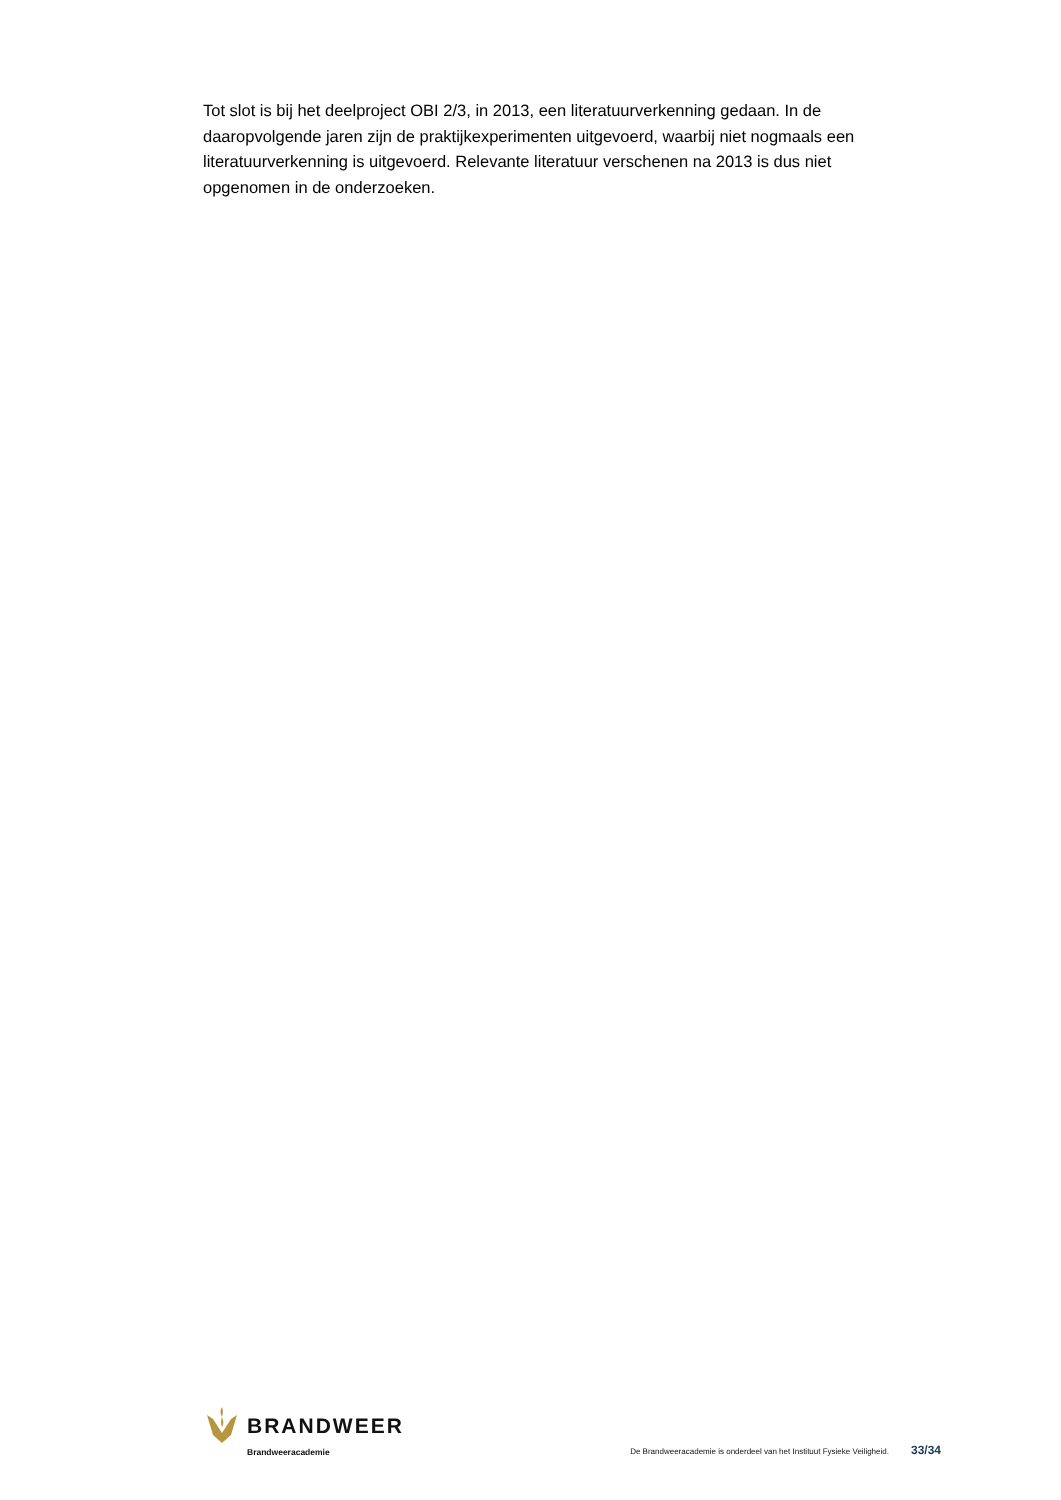Tot slot is bij het deelproject OBI 2/3, in 2013, een literatuurverkenning gedaan. In de daaropvolgende jaren zijn de praktijkexperimenten uitgevoerd, waarbij niet nogmaals een literatuurverkenning is uitgevoerd. Relevante literatuur verschenen na 2013 is dus niet opgenomen in de onderzoeken.
BRANDWEER
Brandweeracademie
De Brandweeracademie is onderdeel van het Instituut Fysieke Veiligheid. 33/34